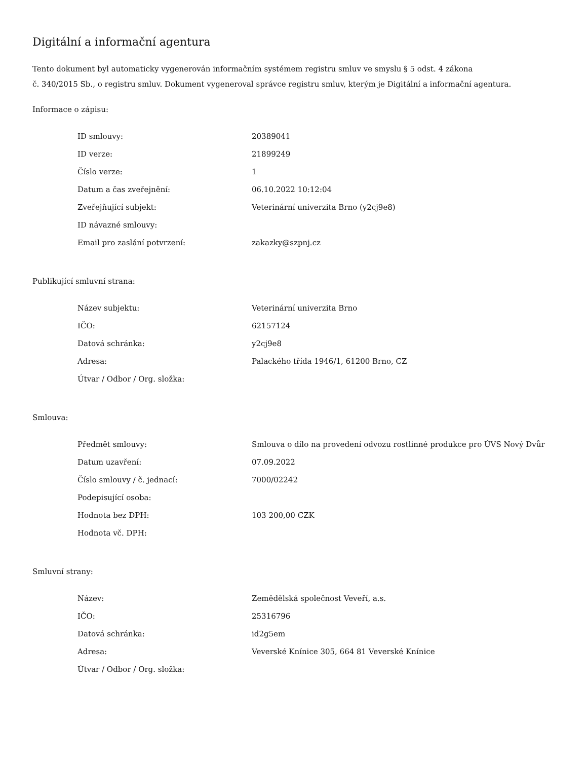Digitální a informační agentura
Tento dokument byl automaticky vygenerován informačním systémem registru smluv ve smyslu § 5 odst. 4 zákona
č. 340/2015 Sb., o registru smluv. Dokument vygeneroval správce registru smluv, kterým je Digitální a informační agentura.
Informace o zápisu:
| ID smlouvy: | 20389041 |
| ID verze: | 21899249 |
| Číslo verze: | 1 |
| Datum a čas zveřejnění: | 06.10.2022 10:12:04 |
| Zveřejňující subjekt: | Veterinární univerzita Brno (y2cj9e8) |
| ID návazné smlouvy: | |
| Email pro zaslání potvrzení: | zakazky@szpnj.cz |
Publikující smluvní strana:
| Název subjektu: | Veterinární univerzita Brno |
| IČO: | 62157124 |
| Datová schránka: | y2cj9e8 |
| Adresa: | Palackého třída 1946/1, 61200 Brno, CZ |
| Útvar / Odbor / Org. složka: | |
Smlouva:
| Předmět smlouvy: | Smlouva o dílo na provedení odvozu rostlinné produkce pro ÚVS Nový Dvůr |
| Datum uzavření: | 07.09.2022 |
| Číslo smlouvy / č. jednací: | 7000/02242 |
| Podepisující osoba: | |
| Hodnota bez DPH: | 103 200,00 CZK |
| Hodnota vč. DPH: | |
Smluvní strany:
| Název: | Zemědělská společnost Veveří, a.s. |
| IČO: | 25316796 |
| Datová schránka: | id2g5em |
| Adresa: | Veverské Knínice 305, 664 81 Veverské Knínice |
| Útvar / Odbor / Org. složka: | |